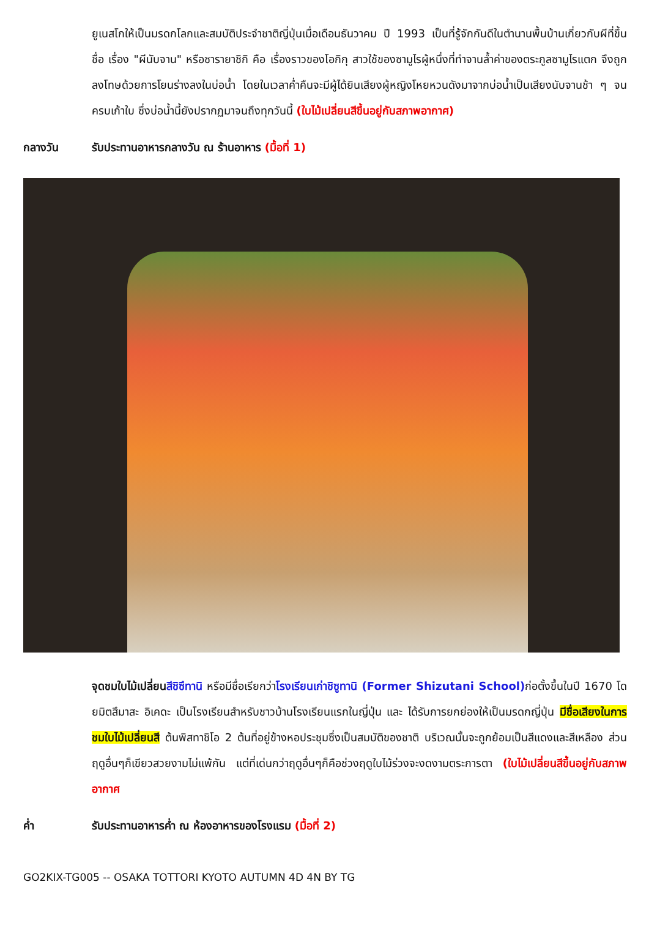ยูเนสโกให้เป็นมรดกโลกและสมบัติประจำชาติญี่ปุ่นเมื่อเดือนธันวาคม ปี 1993 เป็นที่รู้จักกันดีในตำนานพื้นบ้านเกี่ยวกับผีที่ขึ้นชื่อ เรื่อง "ผีนับจาน" หรือซารายาชิกิ คือ เรื่องราวของโอกิกุ สาวใช้ของซามูไรผู้หนึ่งที่ทำจานล้ำค่าของตระกูลซามูไรแตก จึงถูกลงโทษด้วยการโยนร่างลงในบ่อน้ำ โดยในเวลาค่ำคืนจะมีผู้ได้ยินเสียงผู้หญิงโหยหวนดังมาจากบ่อน้ำเป็นเสียงนับจานช้า ๆ จนครบเก้าใบ ซึ่งบ่อน้ำนี้ยังปรากฏมาจนถึงทุกวันนี้ (ใบไม้เปลี่ยนสีขึ้นอยู่กับสภาพอากาศ)
กลางวัน รับประทานอาหารกลางวัน ณ ร้านอาหาร (มื้อที่ 1)
จุดชมใบไม้เปลี่ยน สีชิซึทานิ หรือมีชื่อเรียกว่าโรงเรียนเก่าชิซูทานิ (Former Shizutani School) ก่อตั้งขึ้นในปี 1670 โดยมิตสึมาสะ อิเคดะ เป็นโรงเรียนสำหรับชาวบ้านโรงเรียนแรกในญี่ปุ่น และ ได้รับการยกย่องให้เป็นมรดกญี่ปุ่น มีชื่อเสียงในการชมใบไม้เปลี่ยนสี ต้นพิสทาชิโอ 2 ต้นที่อยู่ข้างหอประชุมซึ่งเป็นสมบัติของชาติ บริเวณนั้นจะถูกย้อมเป็นสีแดงและสีเหลือง ส่วนฤดูอื่นๆก็เขียวสวยงามไม่แพ้กัน แต่ที่เด่นกว่าฤดูอื่นๆก็คือช่วงฤดูใบไม้ร่วงจะงดงามตระการตา (ใบไม้เปลี่ยนสีขึ้นอยู่กับสภาพอากาศ
ค่ำ รับประทานอาหารค่ำ ณ ห้องอาหารของโรงแรม (มื้อที่ 2)
GO2KIX-TG005 -- OSAKA TOTTORI KYOTO AUTUMN 4D 4N BY TG